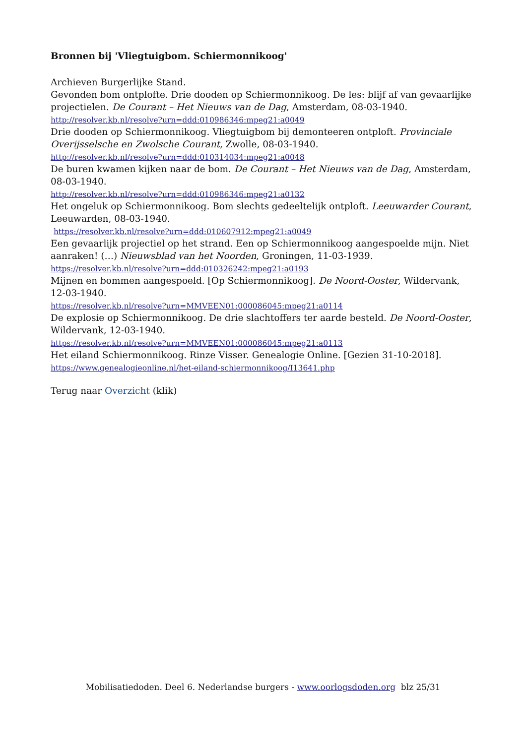Bronnen bij 'Vliegtuigbom. Schiermonnikoog'
Archieven Burgerlijke Stand.
Gevonden bom ontplofte. Drie dooden op Schiermonnikoog. De les: blijf af van gevaarlijke projectielen. De Courant – Het Nieuws van de Dag, Amsterdam, 08-03-1940.
http://resolver.kb.nl/resolve?urn=ddd:010986346:mpeg21:a0049
Drie dooden op Schiermonnikoog. Vliegtuigbom bij demonteeren ontploft. Provinciale Overijsselsche en Zwolsche Courant, Zwolle, 08-03-1940.
http://resolver.kb.nl/resolve?urn=ddd:010314034:mpeg21:a0048
De buren kwamen kijken naar de bom. De Courant – Het Nieuws van de Dag, Amsterdam, 08-03-1940.
http://resolver.kb.nl/resolve?urn=ddd:010986346:mpeg21:a0132
Het ongeluk op Schiermonnikoog. Bom slechts gedeeltelijk ontploft. Leeuwarder Courant, Leeuwarden, 08-03-1940.
https://resolver.kb.nl/resolve?urn=ddd:010607912:mpeg21:a0049
Een gevaarlijk projectiel op het strand. Een op Schiermonnikoog aangespoelde mijn. Niet aanraken! (…) Nieuwsblad van het Noorden, Groningen, 11-03-1939.
https://resolver.kb.nl/resolve?urn=ddd:010326242:mpeg21:a0193
Mijnen en bommen aangespoeld. [Op Schiermonnikoog]. De Noord-Ooster, Wildervank, 12-03-1940.
https://resolver.kb.nl/resolve?urn=MMVEEN01:000086045:mpeg21:a0114
De explosie op Schiermonnikoog. De drie slachtoffers ter aarde besteld. De Noord-Ooster, Wildervank, 12-03-1940.
https://resolver.kb.nl/resolve?urn=MMVEEN01:000086045:mpeg21:a0113
Het eiland Schiermonnikoog. Rinze Visser. Genealogie Online. [Gezien 31-10-2018].
https://www.genealogieonline.nl/het-eiland-schiermonnikoog/I13641.php
Terug naar Overzicht (klik)
Mobilisatiedoden. Deel 6. Nederlandse burgers - www.oorlogsdoden.org blz 25/31